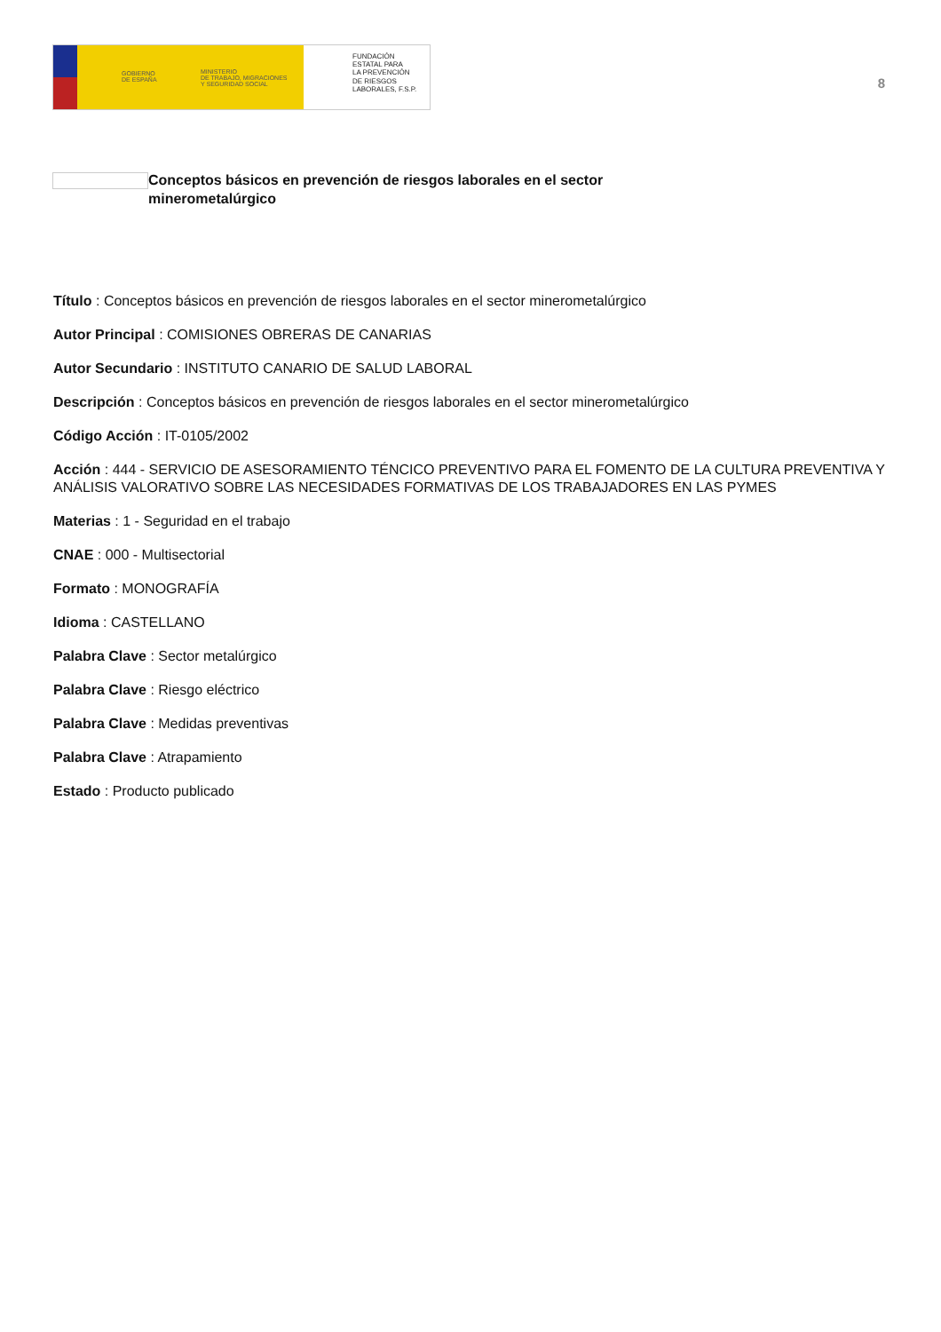GOBIERNO
DE ESPAÑA
MINISTERIO
DE TRABAJO, MIGRACIONES
Y SEGURIDAD SOCIAL
FUNDACIÓN
ESTATAL PARA
LA PREVENCIÓN
DE RIESGOS
LABORALES, F.S.P.
8
Conceptos básicos en prevención de riesgos laborales en el sector minerometalúrgico
Título : Conceptos básicos en prevención de riesgos laborales en el sector minerometalúrgico
Autor Principal : COMISIONES OBRERAS DE CANARIAS
Autor Secundario : INSTITUTO CANARIO DE SALUD LABORAL
Descripción : Conceptos básicos en prevención de riesgos laborales en el sector minerometalúrgico
Código Acción : IT-0105/2002
Acción : 444 - SERVICIO DE ASESORAMIENTO TÉNCICO PREVENTIVO PARA EL FOMENTO DE LA CULTURA PREVENTIVA Y ANÁLISIS VALORATIVO SOBRE LAS NECESIDADES FORMATIVAS DE LOS TRABAJADORES EN LAS PYMES
Materias : 1 - Seguridad en el trabajo
CNAE : 000 - Multisectorial
Formato : MONOGRAFÍA
Idioma : CASTELLANO
Palabra Clave : Sector metalúrgico
Palabra Clave : Riesgo eléctrico
Palabra Clave : Medidas preventivas
Palabra Clave : Atrapamiento
Estado : Producto publicado